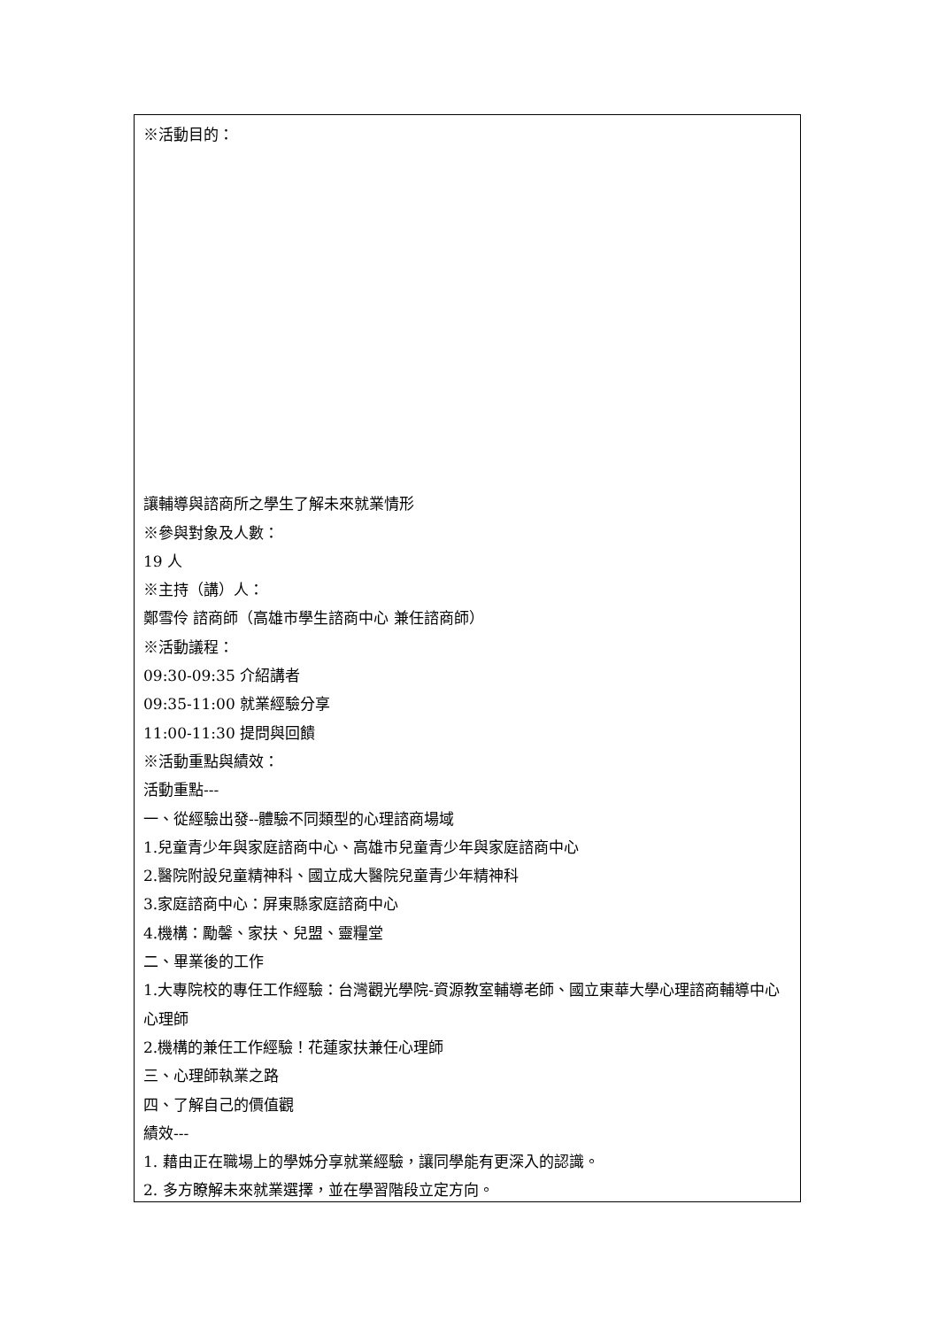※活動目的：
讓輔導與諮商所之學生了解未來就業情形
※參與對象及人數：
19 人
※主持（講）人：
鄭雪伶 諮商師（高雄市學生諮商中心 兼任諮商師）
※活動議程：
09:30-09:35 介紹講者
09:35-11:00 就業經驗分享
11:00-11:30 提問與回饋
※活動重點與績效：
活動重點---
一、從經驗出發--體驗不同類型的心理諮商場域
1.兒童青少年與家庭諮商中心、高雄市兒童青少年與家庭諮商中心
2.醫院附設兒童精神科、國立成大醫院兒童青少年精神科
3.家庭諮商中心：屏東縣家庭諮商中心
4.機構：勵馨、家扶、兒盟、靈糧堂
二、畢業後的工作
1.大專院校的專任工作經驗：台灣觀光學院-資源教室輔導老師、國立東華大學心理諮商輔導中心心理師
2.機構的兼任工作經驗！花蓮家扶兼任心理師
三、心理師執業之路
四、了解自己的價值觀
績效---
1. 藉由正在職場上的學姊分享就業經驗，讓同學能有更深入的認識。
2. 多方瞭解未來就業選擇，並在學習階段立定方向。